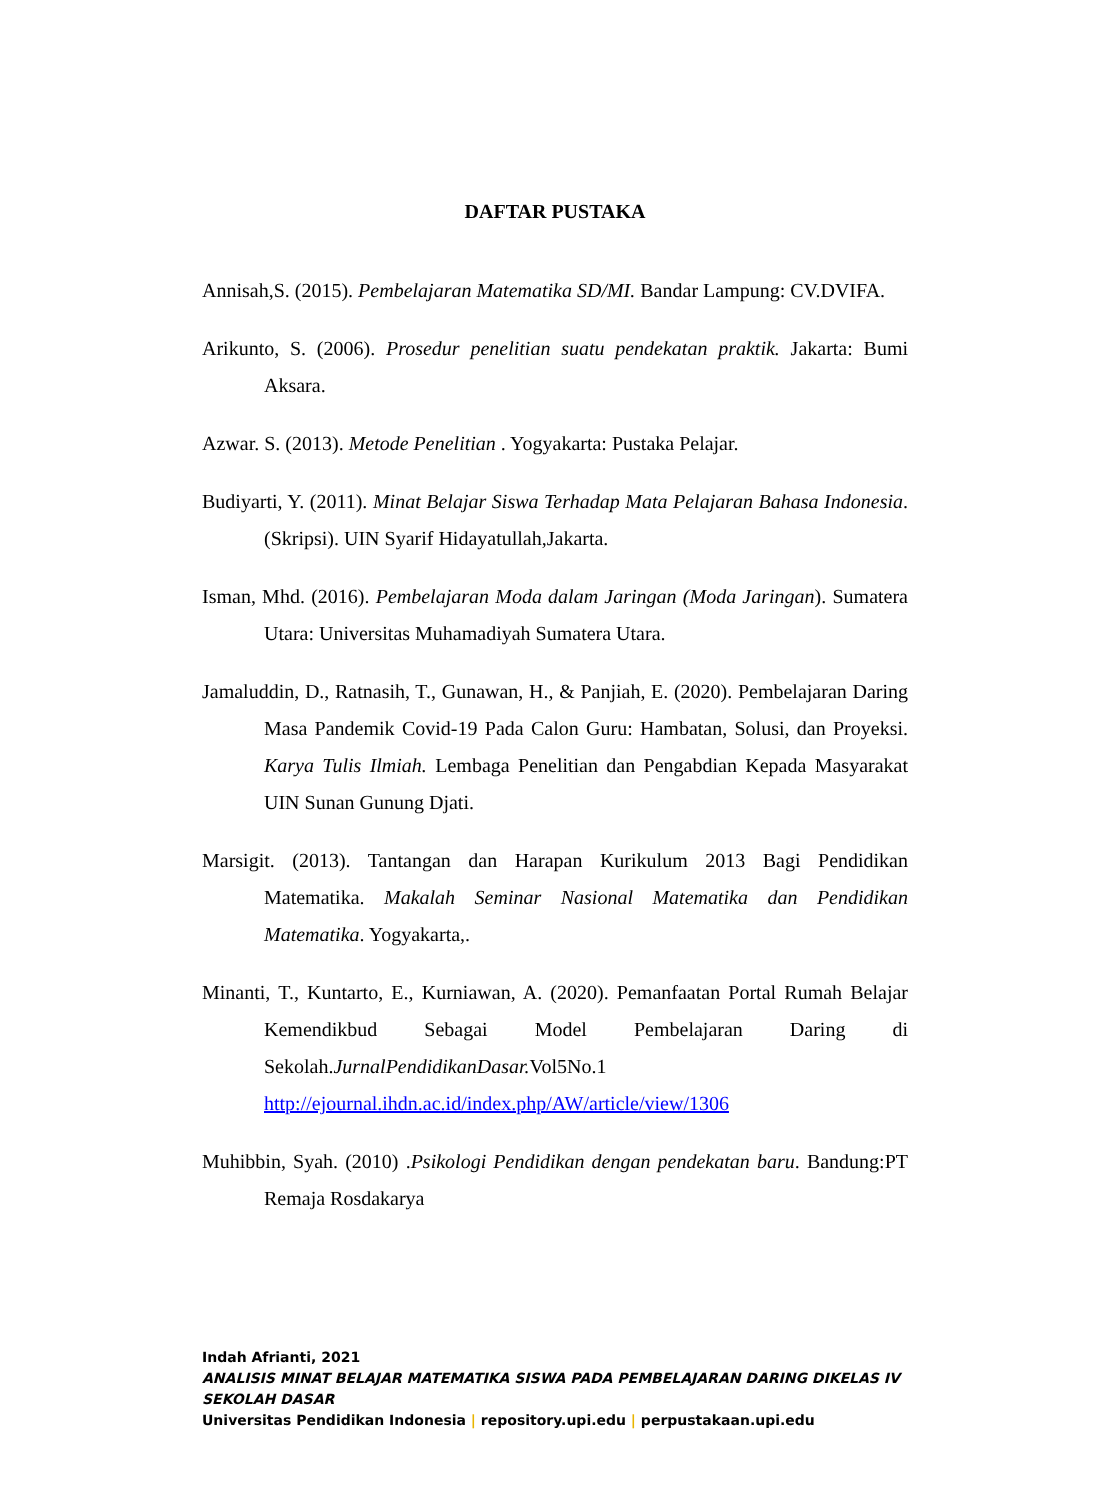DAFTAR PUSTAKA
Annisah,S. (2015). Pembelajaran Matematika SD/MI. Bandar Lampung: CV.DVIFA.
Arikunto, S. (2006). Prosedur penelitian suatu pendekatan praktik. Jakarta: Bumi Aksara.
Azwar. S. (2013). Metode Penelitian . Yogyakarta: Pustaka Pelajar.
Budiyarti, Y. (2011). Minat Belajar Siswa Terhadap Mata Pelajaran Bahasa Indonesia. (Skripsi). UIN Syarif Hidayatullah,Jakarta.
Isman, Mhd. (2016). Pembelajaran Moda dalam Jaringan (Moda Jaringan). Sumatera Utara: Universitas Muhamadiyah Sumatera Utara.
Jamaluddin, D., Ratnasih, T., Gunawan, H., & Panjiah, E. (2020). Pembelajaran Daring Masa Pandemik Covid-19 Pada Calon Guru: Hambatan, Solusi, dan Proyeksi. Karya Tulis Ilmiah. Lembaga Penelitian dan Pengabdian Kepada Masyarakat UIN Sunan Gunung Djati.
Marsigit. (2013). Tantangan dan Harapan Kurikulum 2013 Bagi Pendidikan Matematika. Makalah Seminar Nasional Matematika dan Pendidikan Matematika. Yogyakarta,.
Minanti, T., Kuntarto, E., Kurniawan, A. (2020). Pemanfaatan Portal Rumah Belajar Kemendikbud Sebagai Model Pembelajaran Daring di Sekolah.JurnalPendidikanDasar. Vol5No.1 http://ejournal.ihdn.ac.id/index.php/AW/article/view/1306
Muhibbin, Syah. (2010) .Psikologi Pendidikan dengan pendekatan baru. Bandung:PT Remaja Rosdakarya
Indah Afrianti, 2021
ANALISIS MINAT BELAJAR MATEMATIKA SISWA PADA PEMBELAJARAN DARING DIKELAS IV SEKOLAH DASAR
Universitas Pendidikan Indonesia | repository.upi.edu | perpustakaan.upi.edu